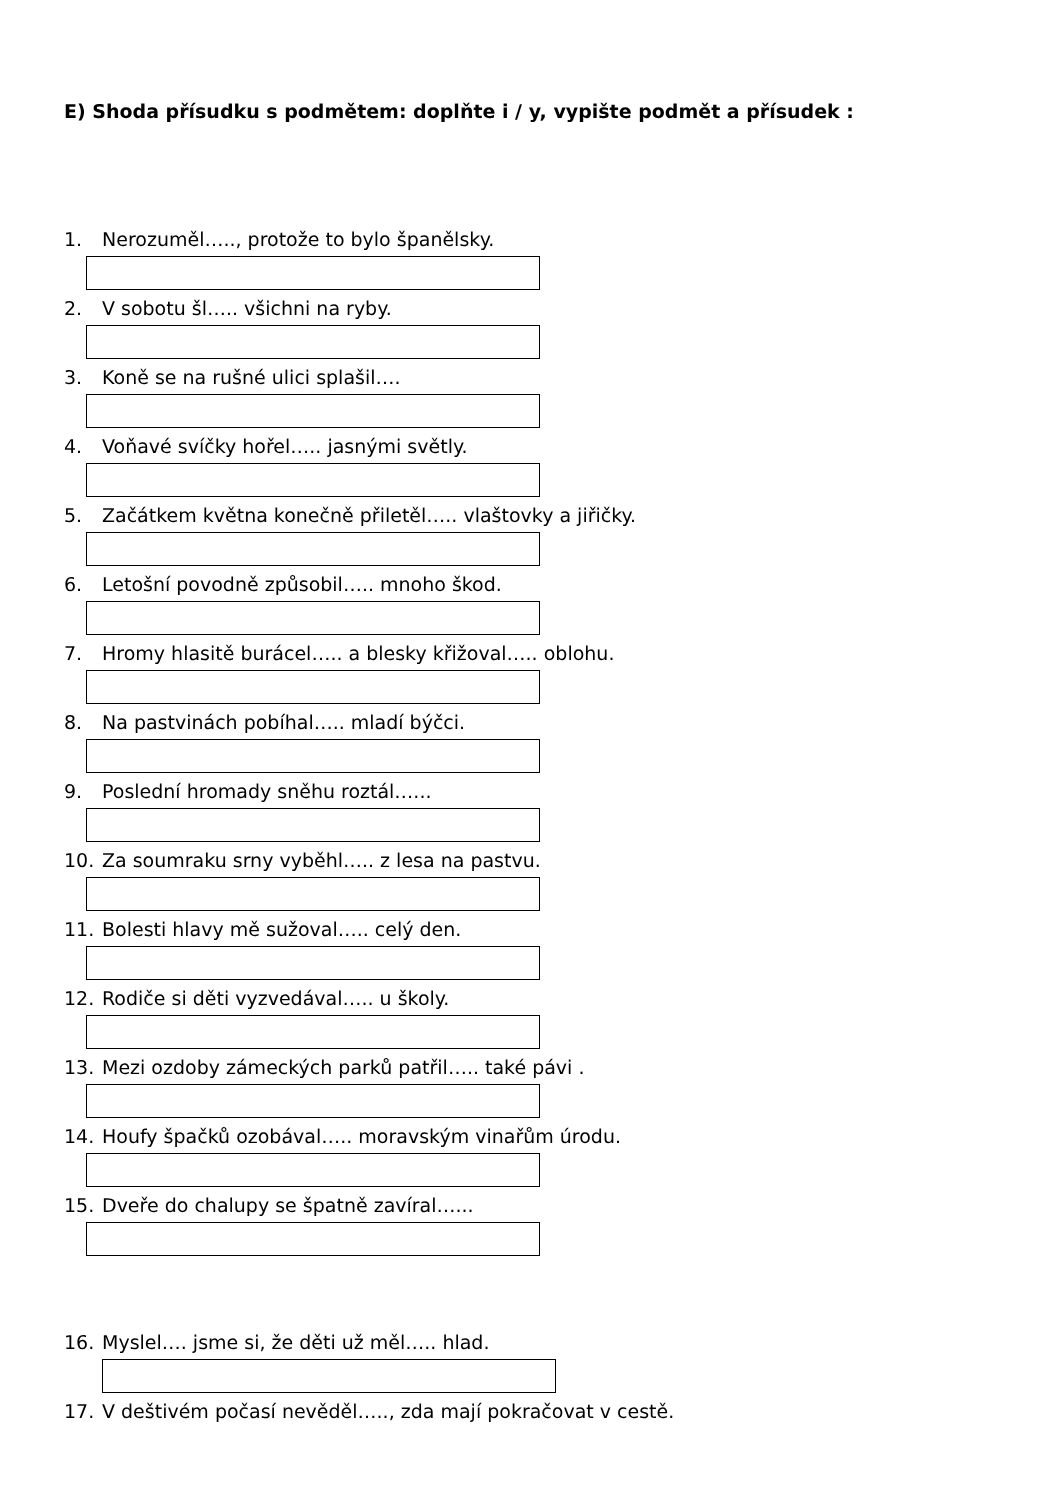E) Shoda přísudku s podmětem: doplňte i / y, vypište podmět a přísudek :
1. Nerozuměl….., protože to bylo španělsky.
2. V sobotu šl….. všichni na ryby.
3. Koně se na rušné ulici splašil….
4. Voňavé svíčky hořel….. jasnými světly.
5. Začátkem května konečně přiletěl….. vlaštovky a jiřičky.
6. Letošní povodně způsobil….. mnoho škod.
7. Hromy hlasitě burácel….. a blesky křižoval….. oblohu.
8. Na pastvinách pobíhal….. mladí býčci.
9. Poslední hromady sněhu roztál…...
10. Za soumraku srny vyběhl….. z lesa na pastvu.
11. Bolesti hlavy mě sužoval….. celý den.
12. Rodiče si děti vyzvedával….. u školy.
13. Mezi ozdoby zámeckých parků patřil….. také pávi .
14. Houfy špačků ozobával….. moravským vinařům úrodu.
15. Dveře do chalupy se špatně zavíral…...
16. Myslel…. jsme si, že děti už měl….. hlad.
17. V deštivém počasí nevěděl….., zda mají pokračovat v cestě.